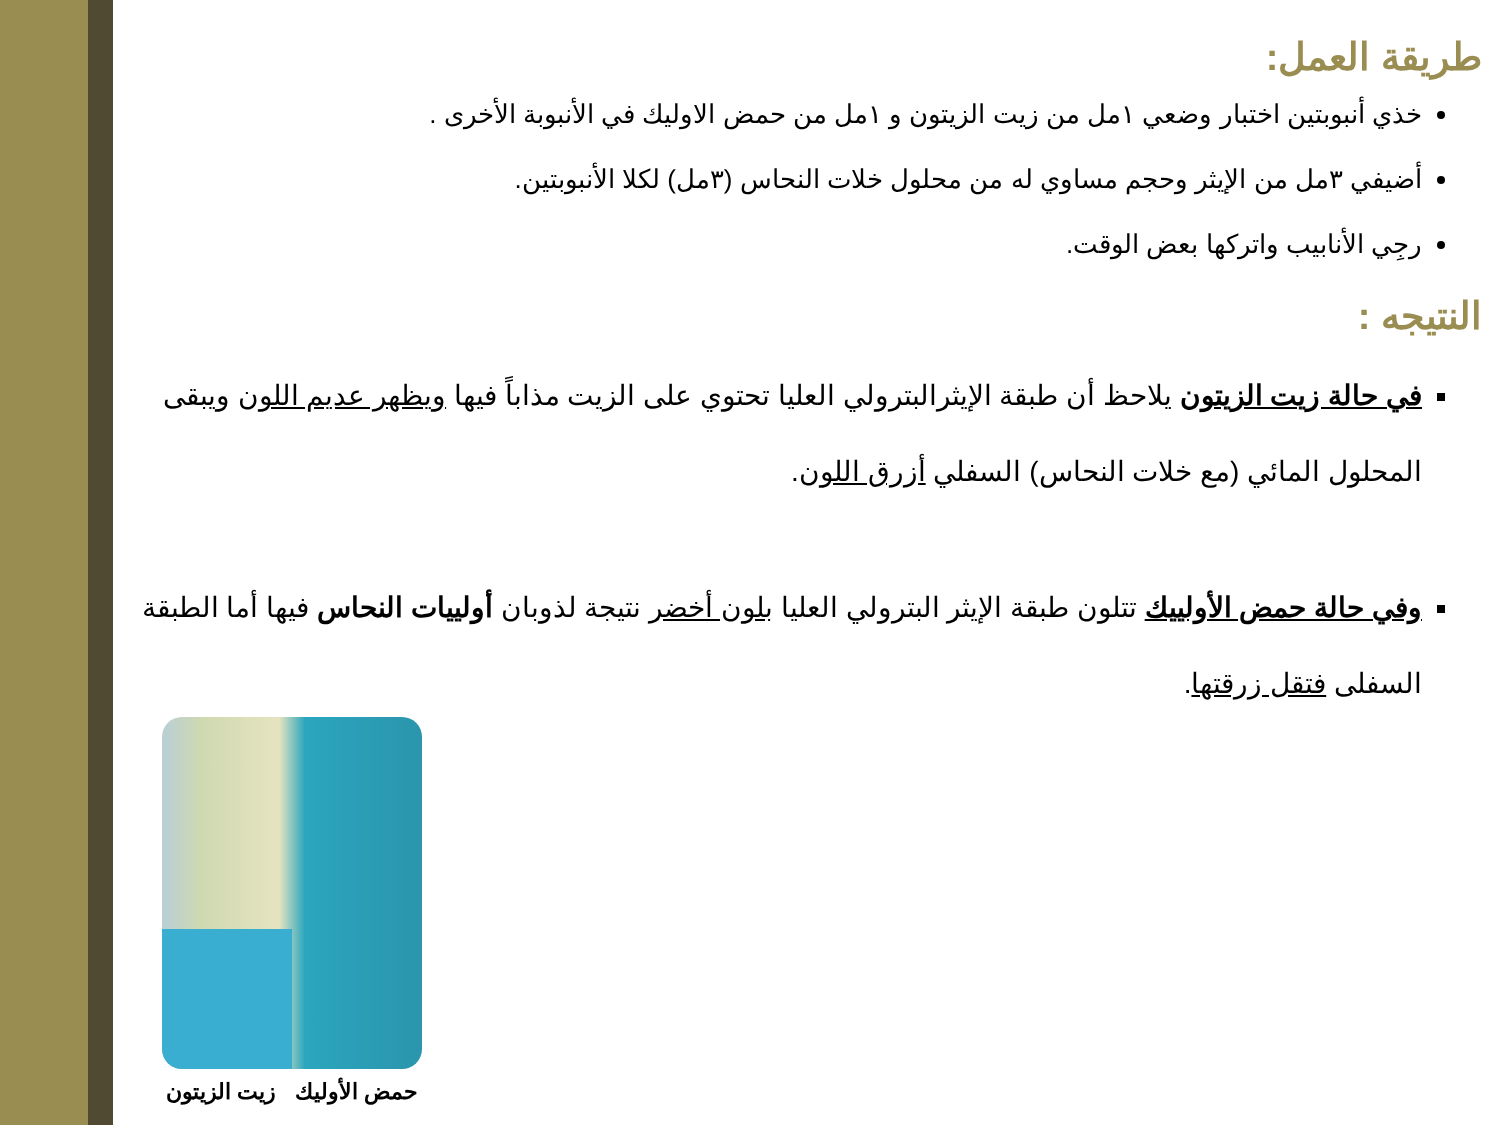طريقة العمل:
خذي أنبوبتين اختبار وضعي ١مل من زيت الزيتون و ١مل من حمض الاوليك في الأنبوبة الأخرى .
أضيفي ٣مل من الإيثر وحجم مساوي له من محلول خلات النحاس (٣مل) لكلا الأنبوبتين.
رجِي الأنابيب واتركها بعض الوقت.
النتيجه :
في حالة زيت الزيتون يلاحظ أن طبقة الإيثرالبترولي العليا تحتوي على الزيت مذاباً فيها ويظهر عديم اللون ويبقى المحلول المائي (مع خلات النحاس) السفلي أزرق اللون.
وفي حالة حمض الأولييك تتلون طبقة الإيثر البترولي العليا بلون أخضر نتيجة لذوبان أولييات النحاس فيها أما الطبقة السفلى فتقل زرقتها.
حمض الأوليك زيت الزيتون